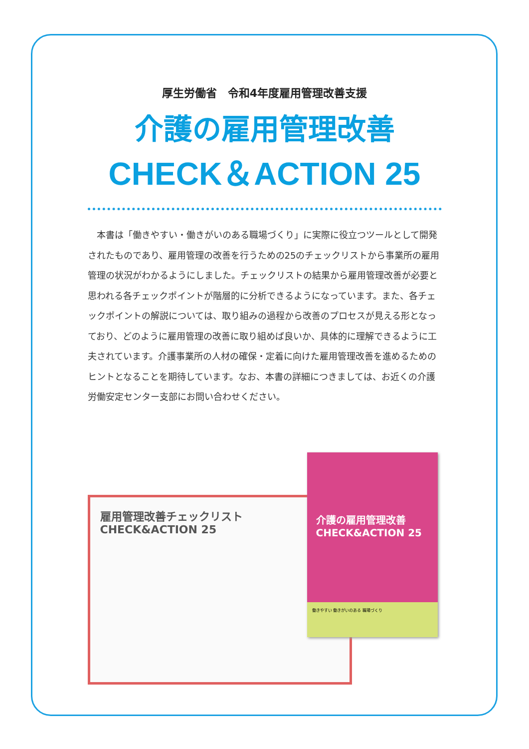厚生労働省　令和4年度雇用管理改善支援
介護の雇用管理改善
CHECK＆ACTION 25
本書は「働きやすい・働きがいのある職場づくり」に実際に役立つツールとして開発されたものであり、雇用管理の改善を行うための25のチェックリストから事業所の雇用管理の状況がわかるようにしました。チェックリストの結果から雇用管理改善が必要と思われる各チェックポイントが階層的に分析できるようになっています。また、各チェックポイントの解説については、取り組みの過程から改善のプロセスが見える形となっており、どのように雇用管理の改善に取り組めば良いか、具体的に理解できるように工夫されています。介護事業所の人材の確保・定着に向けた雇用管理改善を進めるためのヒントとなることを期待しています。なお、本書の詳細につきましては、お近くの介護労働安定センター支部にお問い合わせください。
雇用管理改善チェックリスト
CHECK&ACTION 25
介護の雇用管理改善
CHECK&ACTION 25
働きやすい 働きがいのある 職場づくり